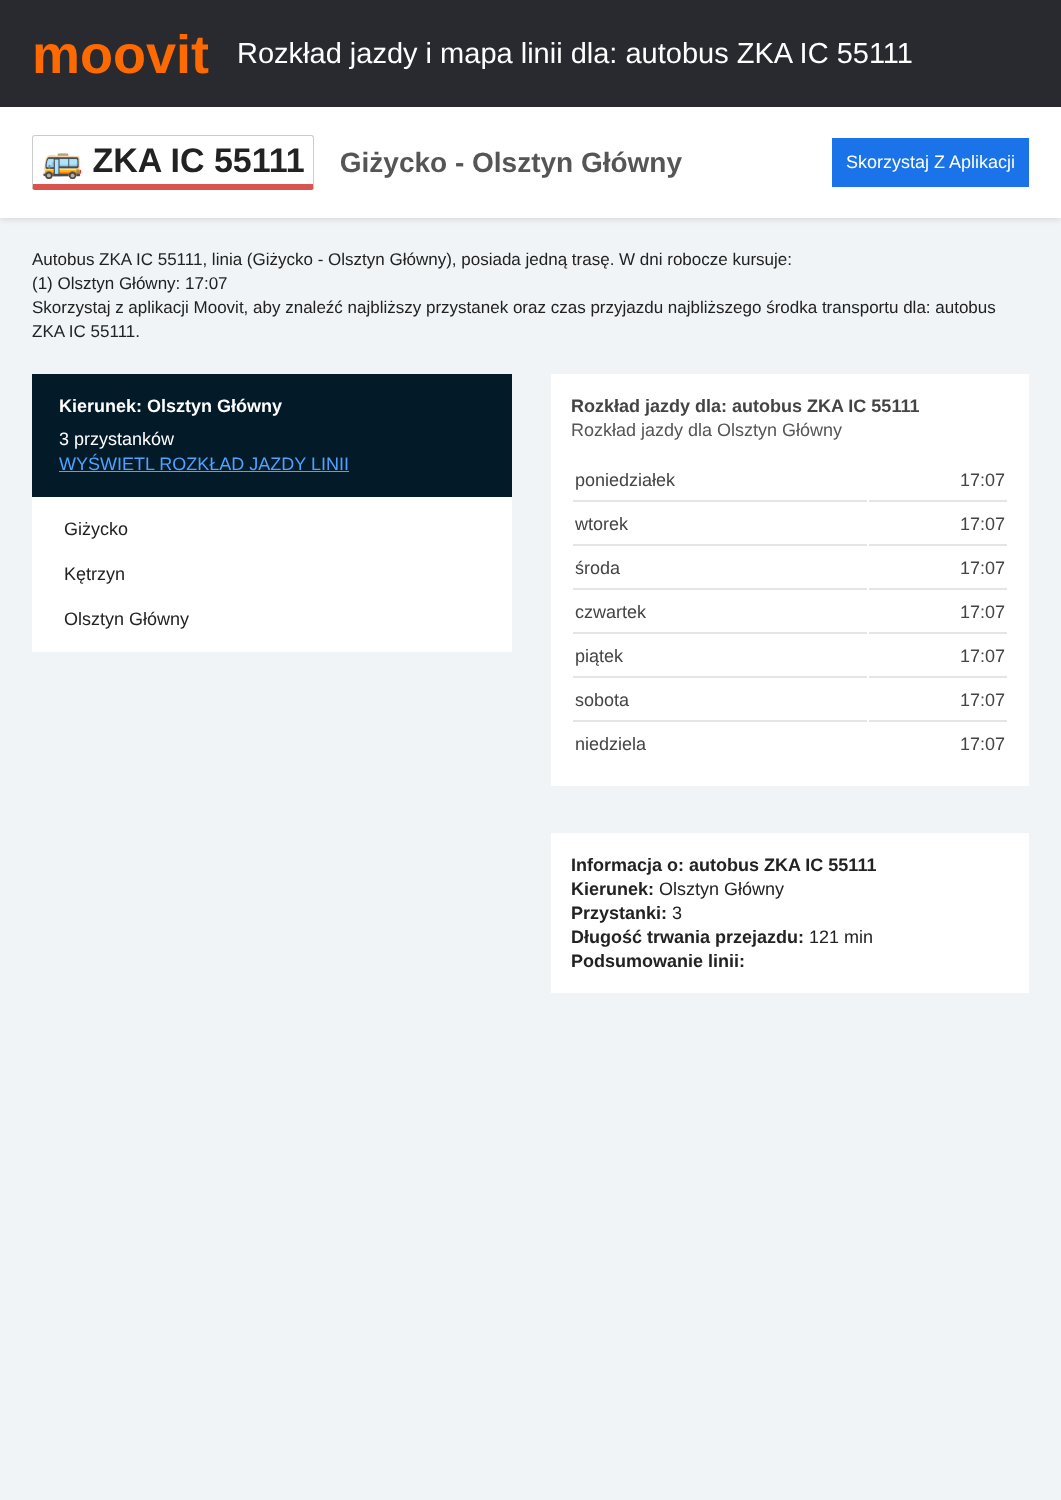moovit
Rozkład jazdy i mapa linii dla: autobus ZKA IC 55111
🚌 ZKA IC 55111
Giżycko - Olsztyn Główny
Skorzystaj Z Aplikacji
Autobus ZKA IC 55111, linia (Giżycko - Olsztyn Główny), posiada jedną trasę. W dni robocze kursuje:
(1) Olsztyn Główny: 17:07
Skorzystaj z aplikacji Moovit, aby znaleźć najbliższy przystanek oraz czas przyjazdu najbliższego środka transportu dla: autobus ZKA IC 55111.
Kierunek: Olsztyn Główny
3 przystanków
WYŚWIETL ROZKŁAD JAZDY LINII
Giżycko
Kętrzyn
Olsztyn Główny
Rozkład jazdy dla: autobus ZKA IC 55111
Rozkład jazdy dla Olsztyn Główny
| poniedziałek | 17:07 |
| wtorek | 17:07 |
| środa | 17:07 |
| czwartek | 17:07 |
| piątek | 17:07 |
| sobota | 17:07 |
| niedziela | 17:07 |
Informacja o: autobus ZKA IC 55111
Kierunek: Olsztyn Główny
Przystanki: 3
Długość trwania przejazdu: 121 min
Podsumowanie linii: